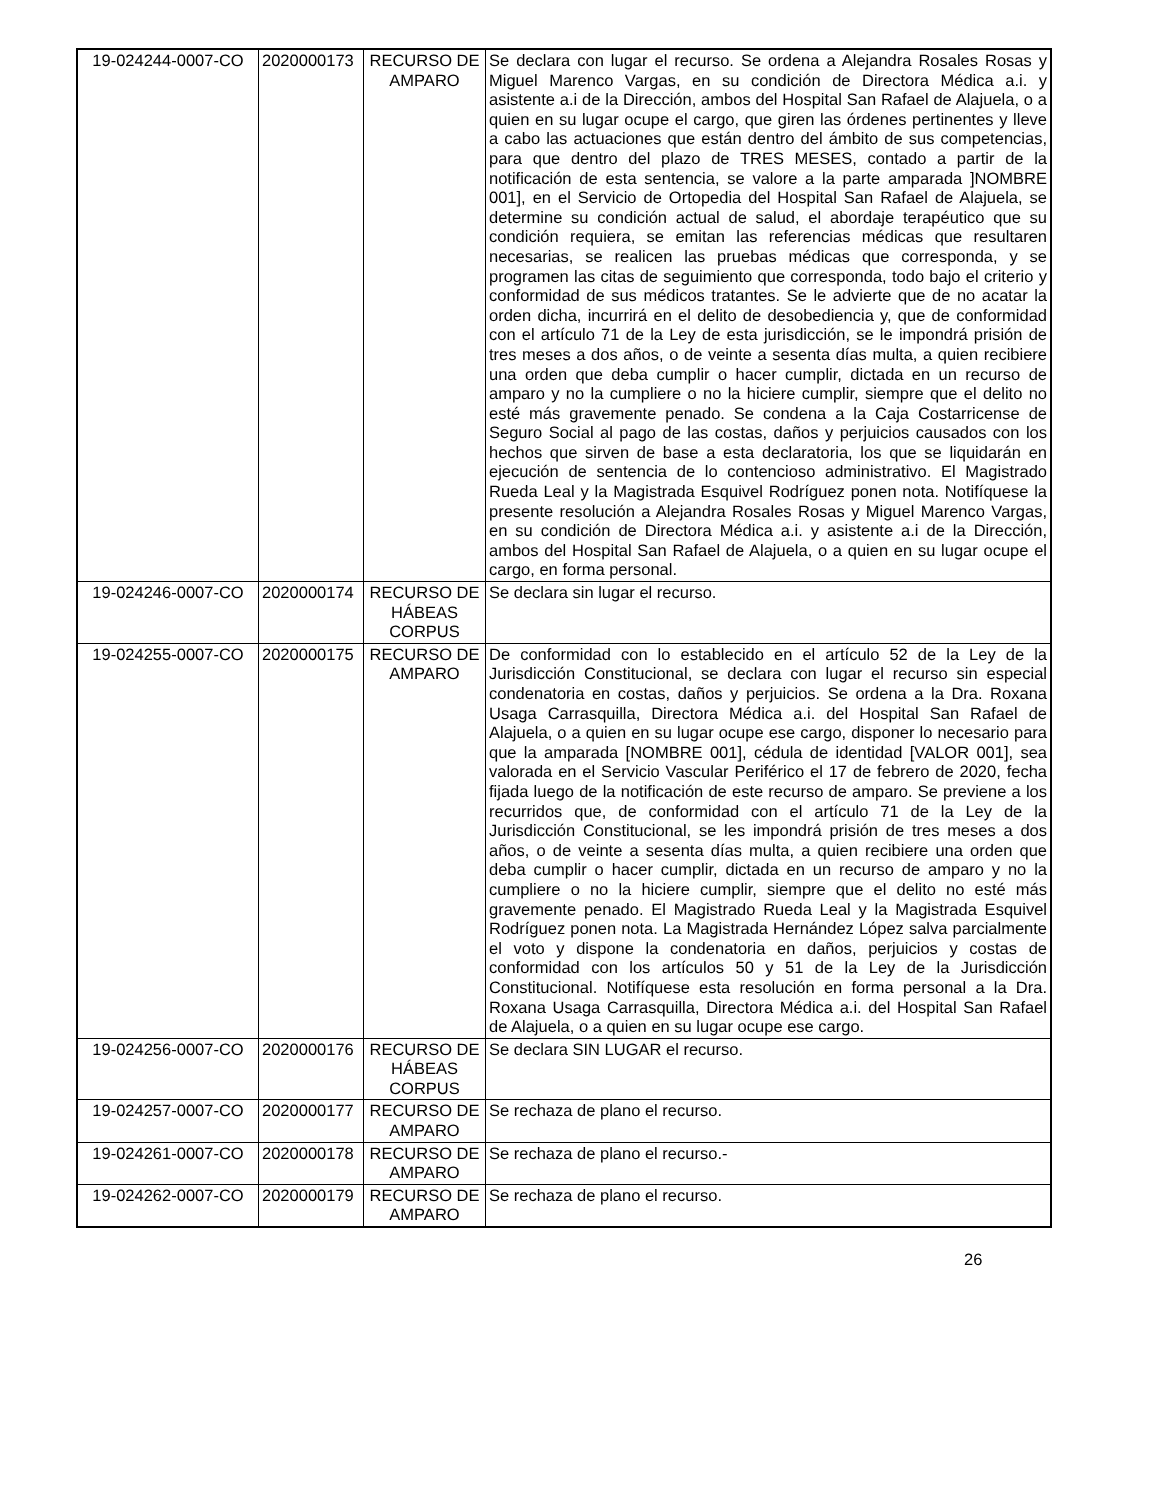| 19-024244-0007-CO | 2020000173 | RECURSO DE AMPARO | Se declara con lugar el recurso. Se ordena a Alejandra Rosales Rosas y Miguel Marenco Vargas, en su condición de Directora Médica a.i. y asistente a.i de la Dirección, ambos del Hospital San Rafael de Alajuela, o a quien en su lugar ocupe el cargo, que giren las órdenes pertinentes y lleve a cabo las actuaciones que están dentro del ámbito de sus competencias, para que dentro del plazo de TRES MESES, contado a partir de la notificación de esta sentencia, se valore a la parte amparada ]NOMBRE 001], en el Servicio de Ortopedia del Hospital San Rafael de Alajuela, se determine su condición actual de salud, el abordaje terapéutico que su condición requiera, se emitan las referencias médicas que resultaren necesarias, se realicen las pruebas médicas que corresponda, y se programen las citas de seguimiento que corresponda, todo bajo el criterio y conformidad de sus médicos tratantes. Se le advierte que de no acatar la orden dicha, incurrirá en el delito de desobediencia y, que de conformidad con el artículo 71 de la Ley de esta jurisdicción, se le impondrá prisión de tres meses a dos años, o de veinte a sesenta días multa, a quien recibiere una orden que deba cumplir o hacer cumplir, dictada en un recurso de amparo y no la cumpliere o no la hiciere cumplir, siempre que el delito no esté más gravemente penado. Se condena a la Caja Costarricense de Seguro Social al pago de las costas, daños y perjuicios causados con los hechos que sirven de base a esta declaratoria, los que se liquidarán en ejecución de sentencia de lo contencioso administrativo. El Magistrado Rueda Leal y la Magistrada Esquivel Rodríguez ponen nota. Notifíquese la presente resolución a Alejandra Rosales Rosas y Miguel Marenco Vargas, en su condición de Directora Médica a.i. y asistente a.i de la Dirección, ambos del Hospital San Rafael de Alajuela, o a quien en su lugar ocupe el cargo, en forma personal. |
| 19-024246-0007-CO | 2020000174 | RECURSO DE HÁBEAS CORPUS | Se declara sin lugar el recurso. |
| 19-024255-0007-CO | 2020000175 | RECURSO DE AMPARO | De conformidad con lo establecido en el artículo 52 de la Ley de la Jurisdicción Constitucional, se declara con lugar el recurso sin especial condenatoria en costas, daños y perjuicios. Se ordena a la Dra. Roxana Usaga Carrasquilla, Directora Médica a.i. del Hospital San Rafael de Alajuela, o a quien en su lugar ocupe ese cargo, disponer lo necesario para que la amparada [NOMBRE 001], cédula de identidad [VALOR 001], sea valorada en el Servicio Vascular Periférico el 17 de febrero de 2020, fecha fijada luego de la notificación de este recurso de amparo. Se previene a los recurridos que, de conformidad con el artículo 71 de la Ley de la Jurisdicción Constitucional, se les impondrá prisión de tres meses a dos años, o de veinte a sesenta días multa, a quien recibiere una orden que deba cumplir o hacer cumplir, dictada en un recurso de amparo y no la cumpliere o no la hiciere cumplir, siempre que el delito no esté más gravemente penado. El Magistrado Rueda Leal y la Magistrada Esquivel Rodríguez ponen nota. La Magistrada Hernández López salva parcialmente el voto y dispone la condenatoria en daños, perjuicios y costas de conformidad con los artículos 50 y 51 de la Ley de la Jurisdicción Constitucional. Notifíquese esta resolución en forma personal a la Dra. Roxana Usaga Carrasquilla, Directora Médica a.i. del Hospital San Rafael de Alajuela, o a quien en su lugar ocupe ese cargo. |
| 19-024256-0007-CO | 2020000176 | RECURSO DE HÁBEAS CORPUS | Se declara SIN LUGAR el recurso. |
| 19-024257-0007-CO | 2020000177 | RECURSO DE AMPARO | Se rechaza de plano el recurso. |
| 19-024261-0007-CO | 2020000178 | RECURSO DE AMPARO | Se rechaza de plano el recurso.- |
| 19-024262-0007-CO | 2020000179 | RECURSO DE AMPARO | Se rechaza de plano el recurso. |
26